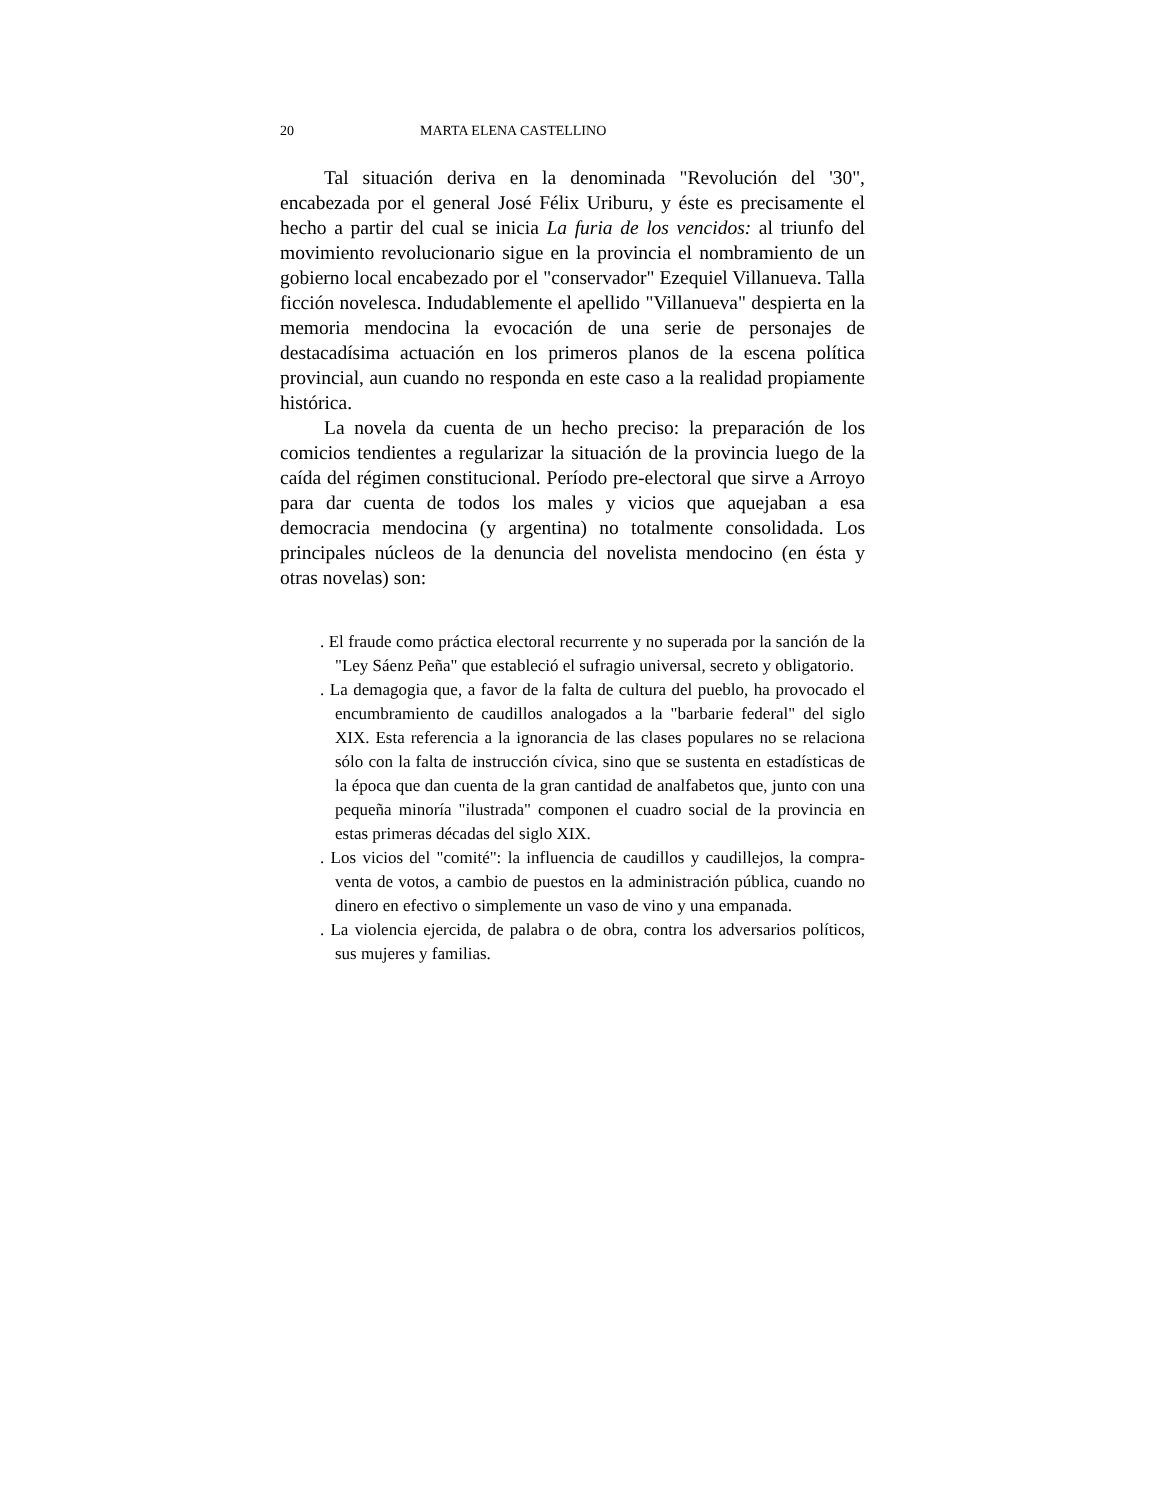20 MARTA ELENA CASTELLINO
Tal situación deriva en la denominada "Revolución del '30", encabezada por el general José Félix Uriburu, y éste es precisamente el hecho a partir del cual se inicia La furia de los vencidos: al triunfo del movimiento revolucionario sigue en la provincia el nombramiento de un gobierno local encabezado por el "conservador" Ezequiel Villanueva. Talla ficción novelesca. Indudablemente el apellido "Villanueva" despierta en la memoria mendocina la evocación de una serie de personajes de destacadísima actuación en los primeros planos de la escena política provincial, aun cuando no responda en este caso a la realidad propiamente histórica.
La novela da cuenta de un hecho preciso: la preparación de los comicios tendientes a regularizar la situación de la provincia luego de la caída del régimen constitucional. Período pre-electoral que sirve a Arroyo para dar cuenta de todos los males y vicios que aquejaban a esa democracia mendocina (y argentina) no totalmente consolidada. Los principales núcleos de la denuncia del novelista mendocino (en ésta y otras novelas) son:
. El fraude como práctica electoral recurrente y no superada por la sanción de la "Ley Sáenz Peña" que estableció el sufragio universal, secreto y obligatorio.
. La demagogia que, a favor de la falta de cultura del pueblo, ha provocado el encumbramiento de caudillos analogados a la "barbarie federal" del siglo XIX. Esta referencia a la ignorancia de las clases populares no se relaciona sólo con la falta de instrucción cívica, sino que se sustenta en estadísticas de la época que dan cuenta de la gran cantidad de analfabetos que, junto con una pequeña minoría "ilustrada" componen el cuadro social de la provincia en estas primeras décadas del siglo XIX.
. Los vicios del "comité": la influencia de caudillos y caudillejos, la compra-venta de votos, a cambio de puestos en la administración pública, cuando no dinero en efectivo o simplemente un vaso de vino y una empanada.
. La violencia ejercida, de palabra o de obra, contra los adversarios políticos, sus mujeres y familias.